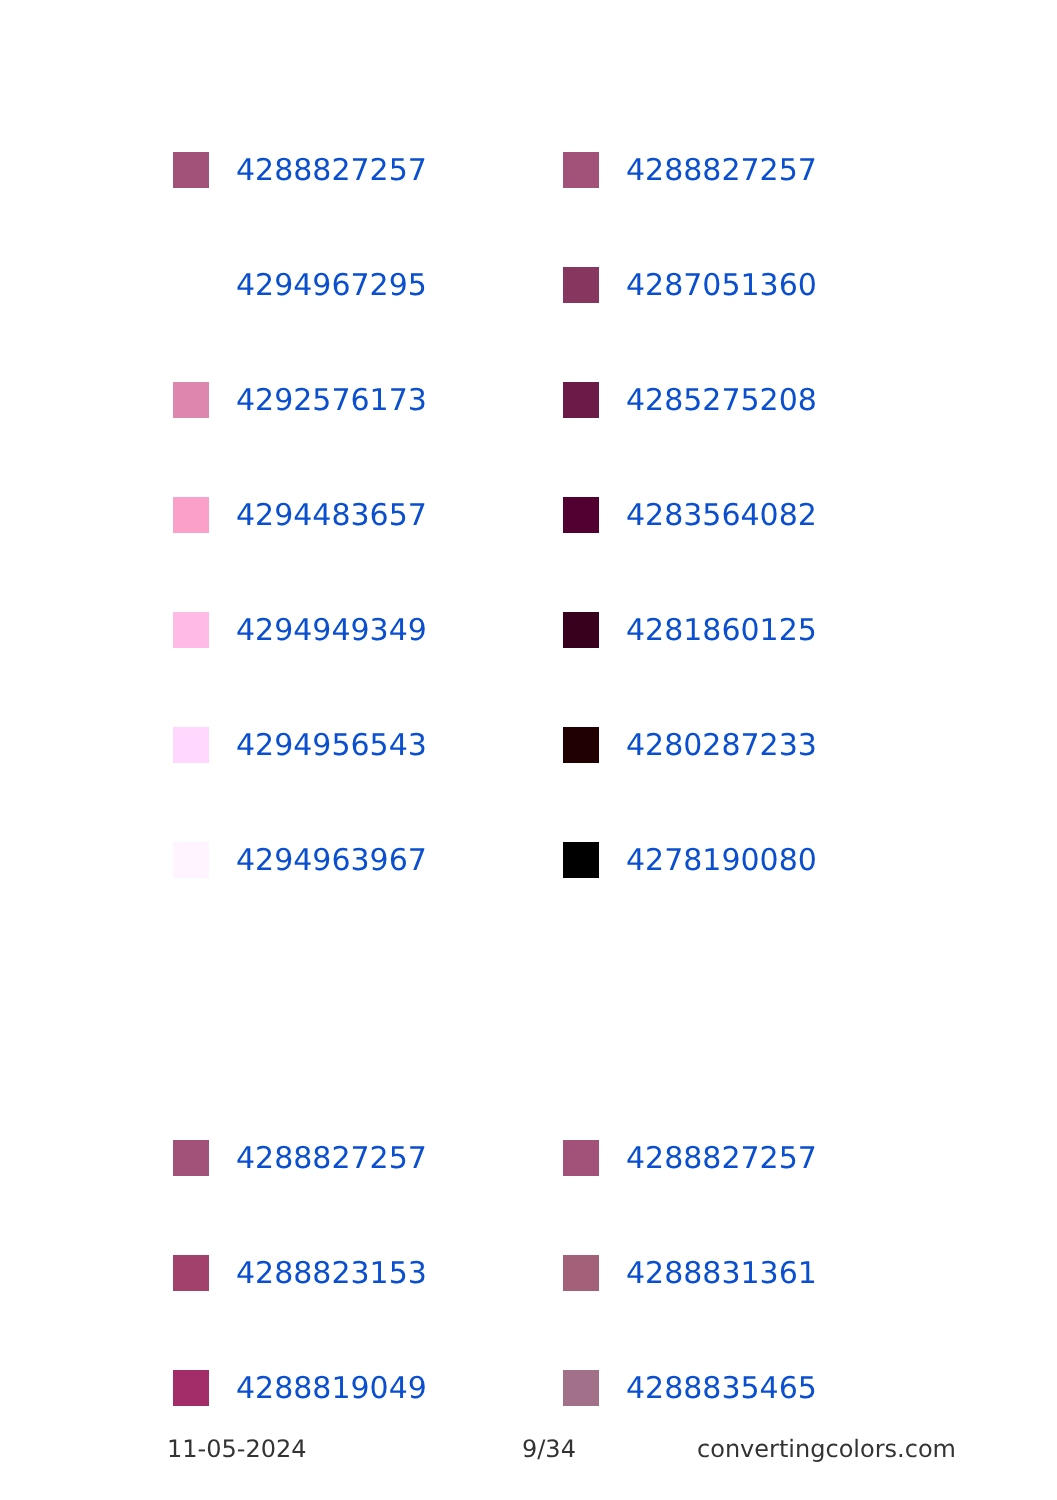4288827257 4288827257
4294967295 4287051360
4292576173 4285275208
4294483657 4283564082
4294949349 4281860125
4294956543 4280287233
4294963967 4278190080
4288827257 4288827257
4288823153 4288831361
4288819049 4288835465
11-05-2024 9/34 convertingcolors.com